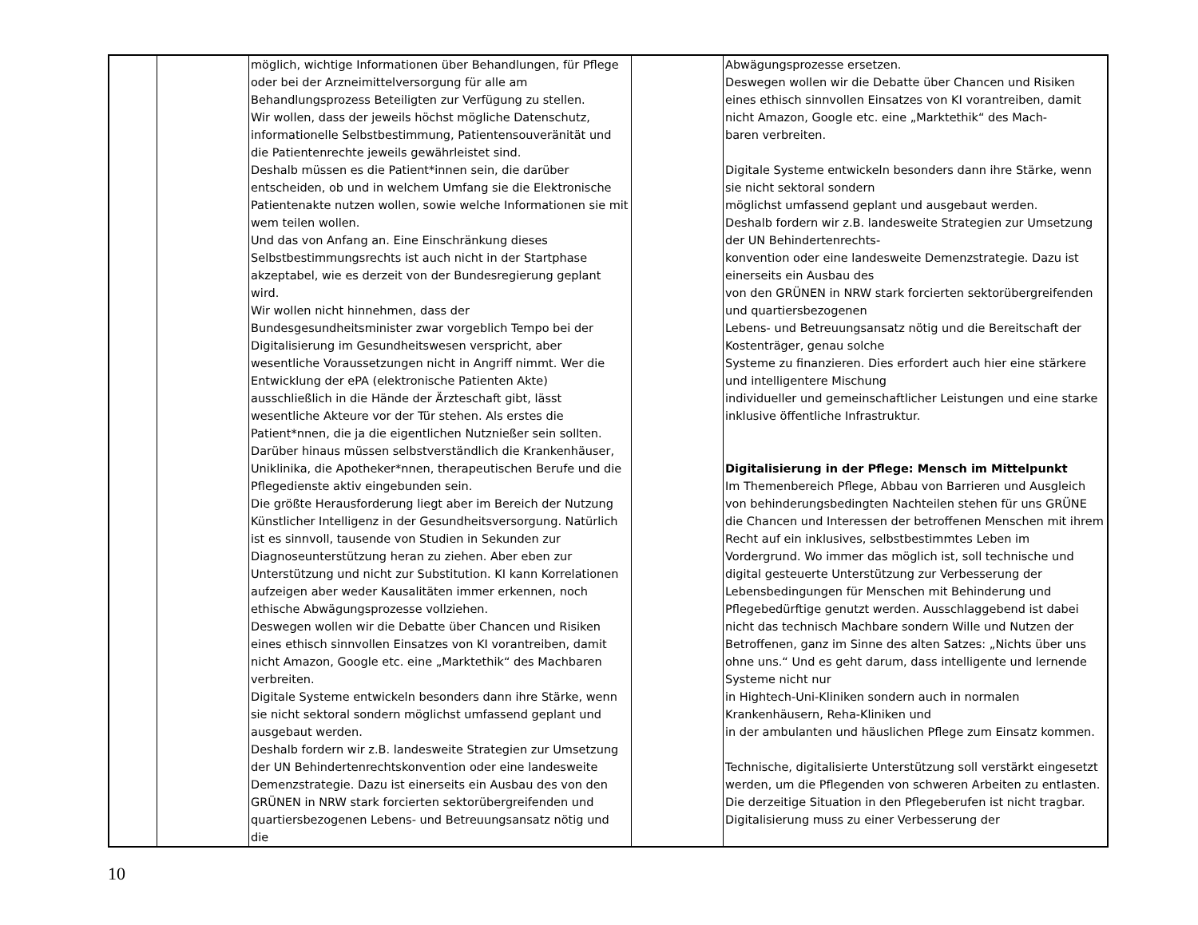| | | möglich, wichtige Informationen über Behandlungen, für Pflege oder bei der Arzneimittelversorgung für alle am Behandlungsprozess Beteiligten zur Verfügung zu stellen. Wir wollen, dass der jeweils höchst mögliche Datenschutz, informationelle Selbstbestimmung, Patientensouveränität und die Patientenrechte jeweils gewährleistet sind. Deshalb müssen es die Patient*innen sein, die darüber entscheiden, ob und in welchem Umfang sie die Elektronische Patientenakte nutzen wollen, sowie welche Informationen sie mit wem teilen wollen. Und das von Anfang an. Eine Einschränkung dieses Selbstbestimmungsrechts ist auch nicht in der Startphase akzeptabel, wie es derzeit von der Bundesregierung geplant wird. Wir wollen nicht hinnehmen, dass der Bundesgesundheitsminister zwar vorgeblich Tempo bei der Digitalisierung im Gesundheitswesen verspricht, aber wesentliche Voraussetzungen nicht in Angriff nimmt. Wer die Entwicklung der ePA (elektronische Patienten Akte) ausschließlich in die Hände der Ärzteschaft gibt, lässt wesentliche Akteure vor der Tür stehen. Als erstes die Patient*nnen, die ja die eigentlichen Nutznießer sein sollten. Darüber hinaus müssen selbstverständlich die Krankenhäuser, Uniklinika, die Apotheker*nnen, therapeutischen Berufe und die Pflegedienste aktiv eingebunden sein. Die größte Herausforderung liegt aber im Bereich der Nutzung Künstlicher Intelligenz in der Gesundheitsversorgung. Natürlich ist es sinnvoll, tausende von Studien in Sekunden zur Diagnoseunterstützung heran zu ziehen. Aber eben zur Unterstützung und nicht zur Substitution. KI kann Korrelationen aufzeigen aber weder Kausalitäten immer erkennen, noch ethische Abwägungsprozesse vollziehen. Deswegen wollen wir die Debatte über Chancen und Risiken eines ethisch sinnvollen Einsatzes von KI vorantreiben, damit nicht Amazon, Google etc. eine „Marktethik“ des Machbaren verbreiten. Digitale Systeme entwickeln besonders dann ihre Stärke, wenn sie nicht sektoral sondern möglichst umfassend geplant und ausgebaut werden. Deshalb fordern wir z.B. landesweite Strategien zur Umsetzung der UN Behindertenrechtskonvention oder eine landesweite Demenzstrategie. Dazu ist einerseits ein Ausbau des von den GRÜNEN in NRW stark forcierten sektorübergreifenden und quartiersbezogenen Lebens- und Betreuungsansatz nötig und die | | Abwägungsprozesse ersetzen. Deswegen wollen wir die Debatte über Chancen und Risiken eines ethisch sinnvollen Einsatzes von KI vorantreiben, damit nicht Amazon, Google etc. eine „Marktethik“ des Mach- baren verbreiten. Digitale Systeme entwickeln besonders dann ihre Stärke, wenn sie nicht sektoral sondern möglichst umfassend geplant und ausgebaut werden. Deshalb fordern wir z.B. landesweite Strategien zur Umsetzung der UN Behindertenrechts- konvention oder eine landesweite Demenzstrategie. Dazu ist einerseits ein Ausbau des von den GRÜNEN in NRW stark forcierten sektorübergreifenden und quartiersbezogenen Lebens- und Betreuungsansatz nötig und die Bereitschaft der Kostenträger, genau solche Systeme zu finanzieren. Dies erfordert auch hier eine stärkere und intelligentere Mischung individueller und gemeinschaftlicher Leistungen und eine starke inklusive öffentliche Infrastruktur. Digitalisierung in der Pflege: Mensch im Mittelpunkt Im Themenbereich Pflege, Abbau von Barrieren und Ausgleich von behinderungsbedingten Nachteilen stehen für uns GRÜNE die Chancen und Interessen der betroffenen Menschen mit ihrem Recht auf ein inklusives, selbstbestimmtes Leben im Vordergrund. Wo immer das möglich ist, soll technische und digital gesteuerte Unterstützung zur Verbesserung der Lebensbedingungen für Menschen mit Behinderung und Pflegebedürftige genutzt werden. Ausschlaggebend ist dabei nicht das technisch Machbare sondern Wille und Nutzen der Betroffenen, ganz im Sinne des alten Satzes: „Nichts über uns ohne uns.“ Und es geht darum, dass intelligente und lernende Systeme nicht nur in Hightech-Uni-Kliniken sondern auch in normalen Krankenhäusern, Reha-Kliniken und in der ambulanten und häuslichen Pflege zum Einsatz kommen. Technische, digitalisierte Unterstützung soll verstärkt eingesetzt werden, um die Pflegenden von schweren Arbeiten zu entlasten. Die derzeitige Situation in den Pflegeberufen ist nicht tragbar. Digitalisierung muss zu einer Verbesserung der |
10